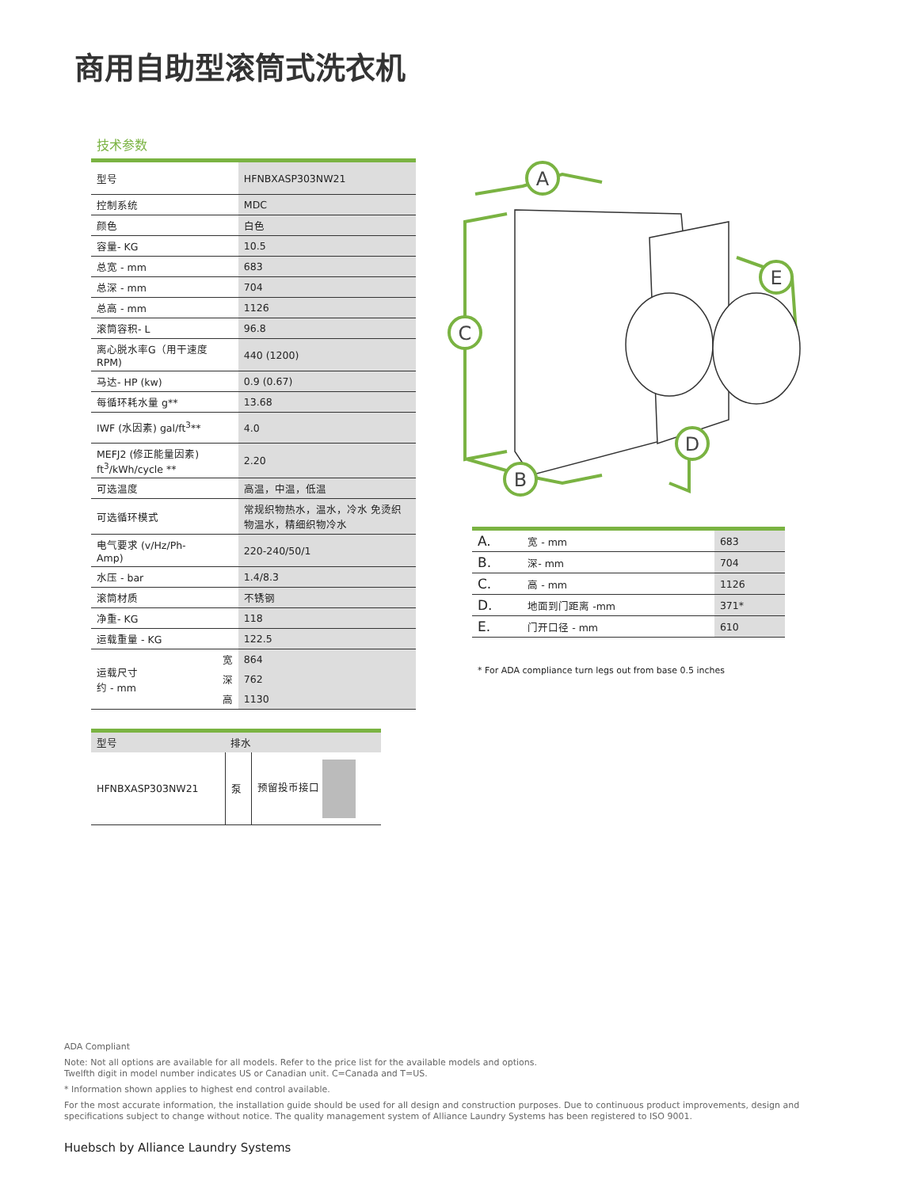商用自助型滚筒式洗衣机
技术参数
| 型号 | | HFNBXASP303NW21 |
| 控制系统 | | MDC |
| 颜色 | | 白色 |
| 容量- KG | | 10.5 |
| 总宽 - mm | | 683 |
| 总深 - mm | | 704 |
| 总高 - mm | | 1126 |
| 滚筒容积- L | | 96.8 |
| 离心脱水率G（用干速度RPM) | | 440 (1200) |
| 马达- HP (kw) | | 0.9 (0.67) |
| 每循环耗水量 g** | | 13.68 |
| IWF (水因素) gal/ft<sup>3</sup>** | | 4.0 |
| MEFJ2 (修正能量因素) ft<sup>3</sup>/kWh/cycle ** | | 2.20 |
| 可选温度 | | 高温，中温，低温 |
| 可选循环模式 | | 常规织物热水，温水，冷水 免烫织物温水，精细织物冷水 |
| 电气要求 (v/Hz/Ph-Amp) | | 220-240/50/1 |
| 水压 - bar | | 1.4/8.3 |
| 滚筒材质 | | 不锈钢 |
| 净重- KG | | 118 |
| 运载重量 - KG | | 122.5 |
| 运载尺寸 约 - mm | 宽 | 864 |
| | 深 | 762 |
| | 高 | 1130 |
A
C
B
D
E
| A. | 宽 - mm | 683 |
| B. | 深- mm | 704 |
| C. | 高 - mm | 1126 |
| D. | 地面到门距离 -mm | 371* |
| E. | 门开口径 - mm | 610 |
* For ADA compliance turn legs out from base 0.5 inches
| 型号 | 排水 | |
| --- | --- | --- |
| HFNBXASP303NW21 | 泵 | 预留投币接口 |
ADA Compliant
Note: Not all options are available for all models. Refer to the price list for the available models and options.
Twelfth digit in model number indicates US or Canadian unit. C=Canada and T=US.
* Information shown applies to highest end control available.
For the most accurate information, the installation guide should be used for all design and construction purposes. Due to continuous product improvements, design and specifications subject to change without notice. The quality management system of Alliance Laundry Systems has been registered to ISO 9001.
Huebsch by Alliance Laundry Systems